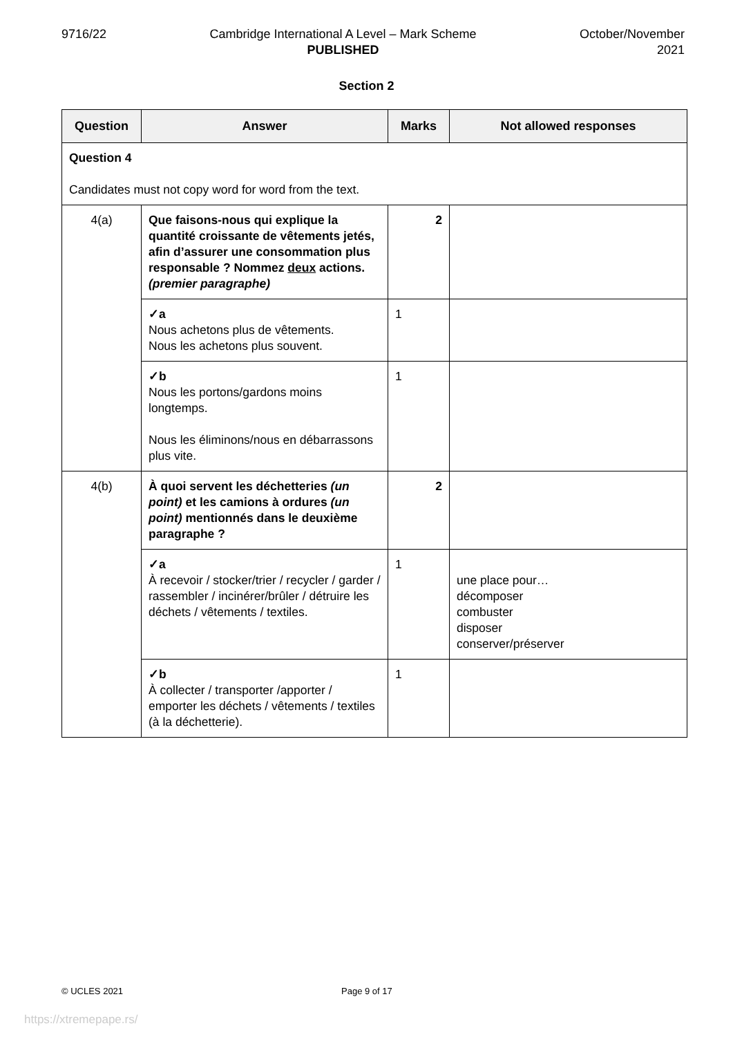9716/22 Cambridge International A Level – Mark Scheme
PUBLISHED
October/November
2021
Section 2
| Question | Answer | Marks | Not allowed responses |
| --- | --- | --- | --- |
| Question 4 Candidates must not copy word for word from the text. | | | |
| 4(a) | Que faisons-nous qui explique la quantité croissante de vêtements jetés, afin d’assurer une consommation plus responsable ? Nommez deux actions. (premier paragraphe) | 2 | |
| | ✓a Nous achetons plus de vêtements. Nous les achetons plus souvent. | 1 | |
| | ✓b Nous les portons/gardons moins longtemps. Nous les éliminons/nous en débarrassons plus vite. | 1 | |
| 4(b) | À quoi servent les déchetteries (un point) et les camions à ordures (un point) mentionnés dans le deuxième paragraphe ? | 2 | |
| | ✓a À recevoir / stocker/trier / recycler / garder / rassembler / incinérer/brûler / détruire les déchets / vêtements / textiles. | 1 | une place pour… décomposer combuster disposer conserver/préserver |
| | ✓b À collecter / transporter /apporter / emporter les déchets / vêtements / textiles (à la déchetterie). | 1 | |
© UCLES 2021 Page 9 of 17
https://xtremepape.rs/